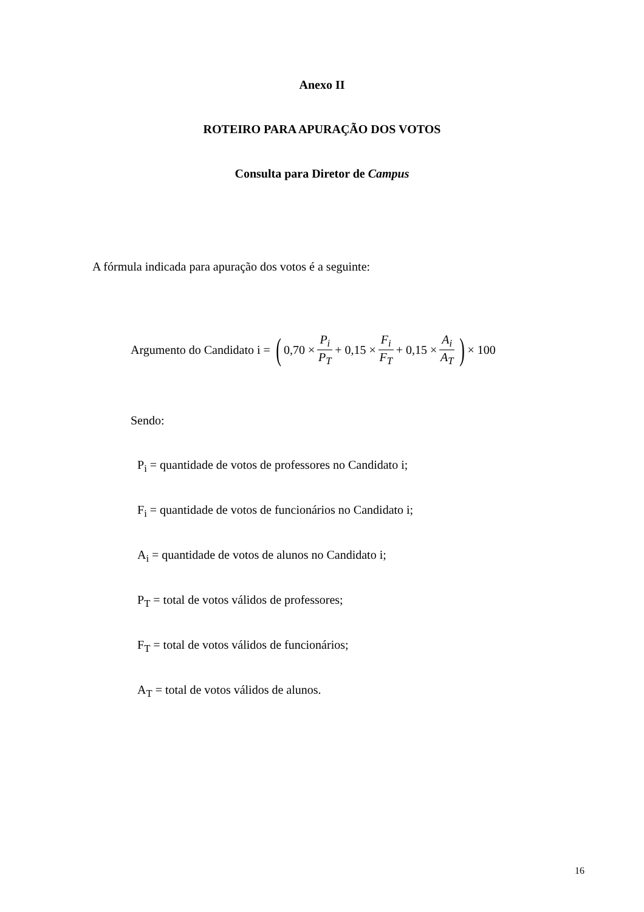Anexo II
ROTEIRO PARA APURAÇÃO DOS VOTOS
Consulta para Diretor de Campus
A fórmula indicada para apuração dos votos é a seguinte:
Argumento do Candidato i = (0,70 × P<sub>i</sub> P<sub>T</sub> + 0,15 × F<sub>i</sub> F<sub>T</sub> + 0,15 × A<sub>i</sub> A<sub>T</sub>) × 100
Sendo:
P<sub>i</sub> = quantidade de votos de professores no Candidato i;
F<sub>i</sub> = quantidade de votos de funcionários no Candidato i;
A<sub>i</sub> = quantidade de votos de alunos no Candidato i;
P<sub>T</sub> = total de votos válidos de professores;
F<sub>T</sub> = total de votos válidos de funcionários;
A<sub>T</sub> = total de votos válidos de alunos.
16